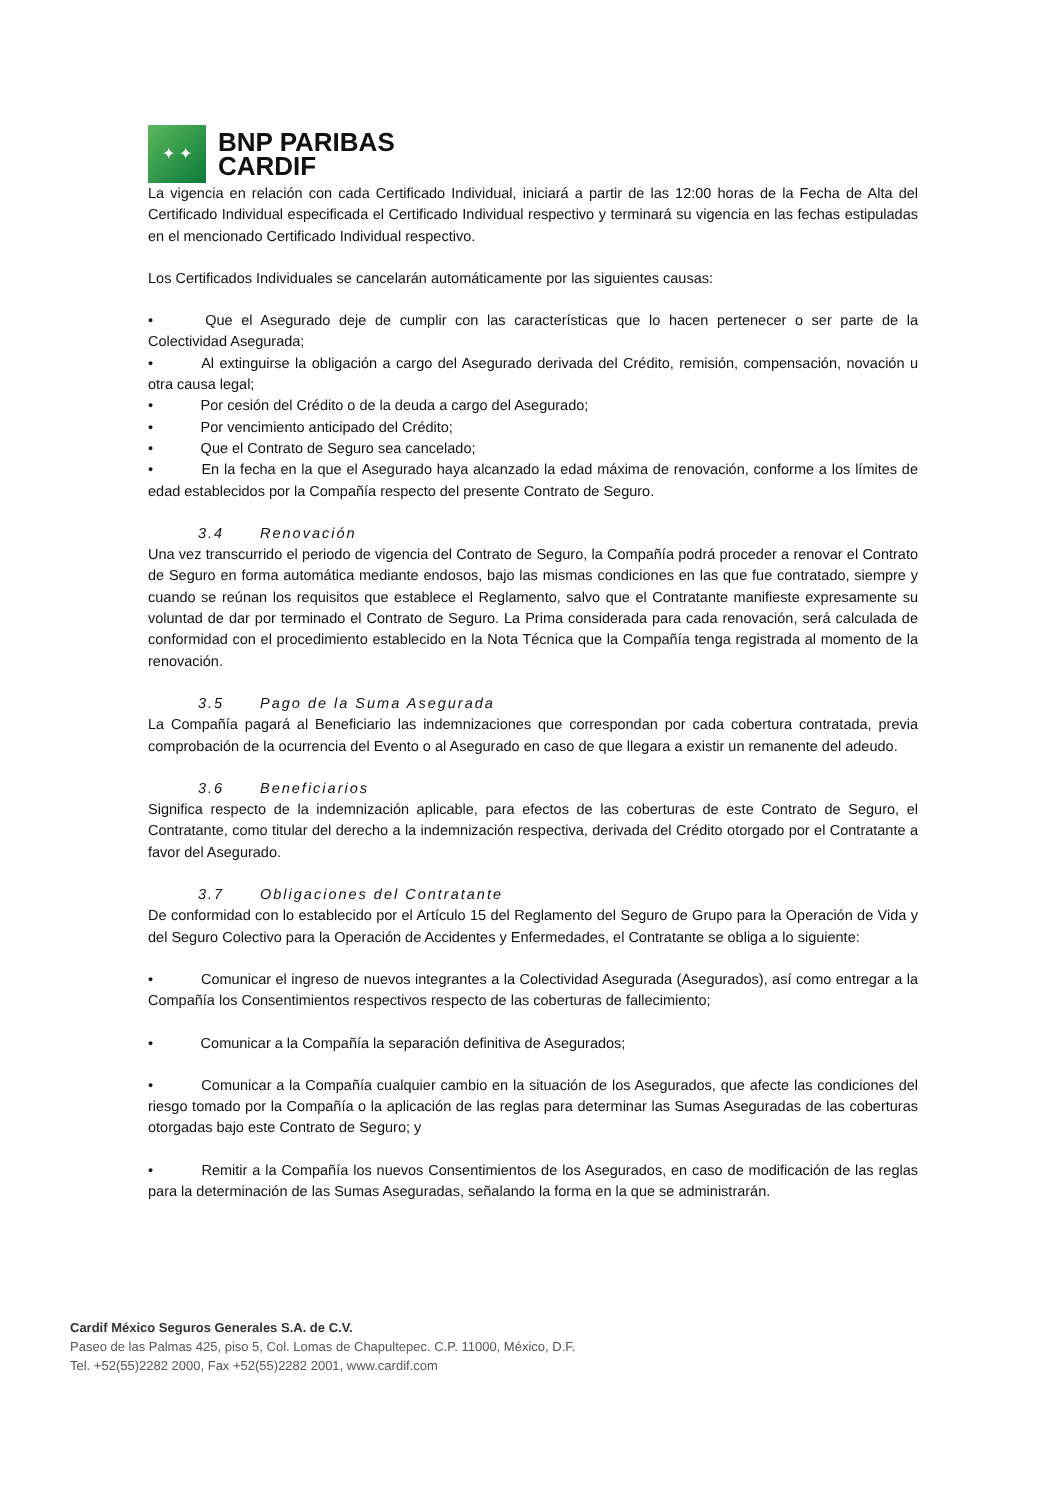✦ ✦
BNP PARIBAS
CARDIF
La vigencia en relación con cada Certificado Individual, iniciará a partir de las 12:00 horas de la Fecha de Alta del Certificado Individual especificada el Certificado Individual respectivo y terminará su vigencia en las fechas estipuladas en el mencionado Certificado Individual respectivo.
Los Certificados Individuales se cancelarán automáticamente por las siguientes causas:
•    Que el Asegurado deje de cumplir con las características que lo hacen pertenecer o ser parte de la Colectividad Asegurada;
•    Al extinguirse la obligación a cargo del Asegurado derivada del Crédito, remisión, compensación, novación u otra causa legal;
•    Por cesión del Crédito o de la deuda a cargo del Asegurado;
•    Por vencimiento anticipado del Crédito;
•    Que el Contrato de Seguro sea cancelado;
•    En la fecha en la que el Asegurado haya alcanzado la edad máxima de renovación, conforme a los límites de edad establecidos por la Compañía respecto del presente Contrato de Seguro.
3.4 Renovación
Una vez transcurrido el periodo de vigencia del Contrato de Seguro, la Compañía podrá proceder a renovar el Contrato de Seguro en forma automática mediante endosos, bajo las mismas condiciones en las que fue contratado, siempre y cuando se reúnan los requisitos que establece el Reglamento, salvo que el Contratante manifieste expresamente su voluntad de dar por terminado el Contrato de Seguro. La Prima considerada para cada renovación, será calculada de conformidad con el procedimiento establecido en la Nota Técnica que la Compañía tenga registrada al momento de la renovación.
3.5 Pago de la Suma Asegurada
La Compañía pagará al Beneficiario las indemnizaciones que correspondan por cada cobertura contratada, previa comprobación de la ocurrencia del Evento o al Asegurado en caso de que llegara a existir un remanente del adeudo.
3.6 Beneficiarios
Significa respecto de la indemnización aplicable, para efectos de las coberturas de este Contrato de Seguro, el Contratante, como titular del derecho a la indemnización respectiva, derivada del Crédito otorgado por el Contratante a favor del Asegurado.
3.7 Obligaciones del Contratante
De conformidad con lo establecido por el Artículo 15 del Reglamento del Seguro de Grupo para la Operación de Vida y del Seguro Colectivo para la Operación de Accidentes y Enfermedades, el Contratante se obliga a lo siguiente:
•    Comunicar el ingreso de nuevos integrantes a la Colectividad Asegurada (Asegurados), así como entregar a la Compañía los Consentimientos respectivos respecto de las coberturas de fallecimiento;
•    Comunicar a la Compañía la separación definitiva de Asegurados;
•    Comunicar a la Compañía cualquier cambio en la situación de los Asegurados, que afecte las condiciones del riesgo tomado por la Compañía o la aplicación de las reglas para determinar las Sumas Aseguradas de las coberturas otorgadas bajo este Contrato de Seguro; y
•    Remitir a la Compañía los nuevos Consentimientos de los Asegurados, en caso de modificación de las reglas para la determinación de las Sumas Aseguradas, señalando la forma en la que se administrarán.
Cardif México Seguros Generales S.A. de C.V.
Paseo de las Palmas 425, piso 5, Col. Lomas de Chapultepec. C.P. 11000, México, D.F.
Tel. +52(55)2282 2000, Fax +52(55)2282 2001, www.cardif.com